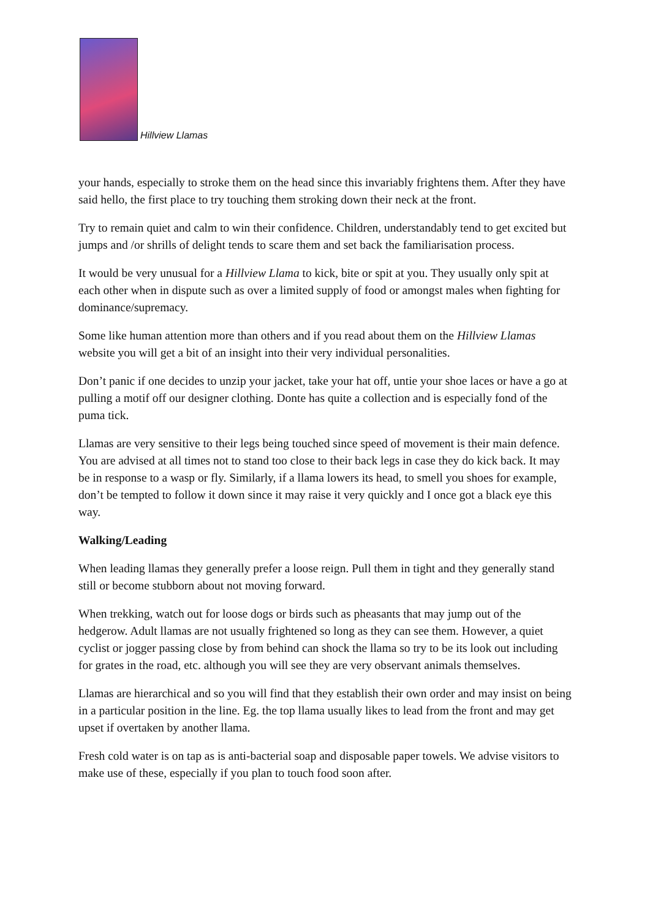Hillview Llamas
your hands, especially to stroke them on the head since this invariably frightens them. After they have said hello, the first place to try touching them stroking down their neck at the front.
Try to remain quiet and calm to win their confidence. Children, understandably tend to get excited but jumps and /or shrills of delight tends to scare them and set back the familiarisation process.
It would be very unusual for a Hillview Llama to kick, bite or spit at you. They usually only spit at each other when in dispute such as over a limited supply of food or amongst males when fighting for dominance/supremacy.
Some like human attention more than others and if you read about them on the Hillview Llamas website you will get a bit of an insight into their very individual personalities.
Don’t panic if one decides to unzip your jacket, take your hat off, untie your shoe laces or have a go at pulling a motif off our designer clothing. Donte has quite a collection and is especially fond of the puma tick.
Llamas are very sensitive to their legs being touched since speed of movement is their main defence. You are advised at all times not to stand too close to their back legs in case they do kick back. It may be in response to a wasp or fly. Similarly, if a llama lowers its head, to smell you shoes for example, don’t be tempted to follow it down since it may raise it very quickly and I once got a black eye this way.
Walking/Leading
When leading llamas they generally prefer a loose reign. Pull them in tight and they generally stand still or become stubborn about not moving forward.
When trekking, watch out for loose dogs or birds such as pheasants that may jump out of the hedgerow. Adult llamas are not usually frightened so long as they can see them. However, a quiet cyclist or jogger passing close by from behind can shock the llama so try to be its look out including for grates in the road, etc. although you will see they are very observant animals themselves.
Llamas are hierarchical and so you will find that they establish their own order and may insist on being in a particular position in the line. Eg. the top llama usually likes to lead from the front and may get upset if overtaken by another llama.
Fresh cold water is on tap as is anti-bacterial soap and disposable paper towels. We advise visitors to make use of these, especially if you plan to touch food soon after.